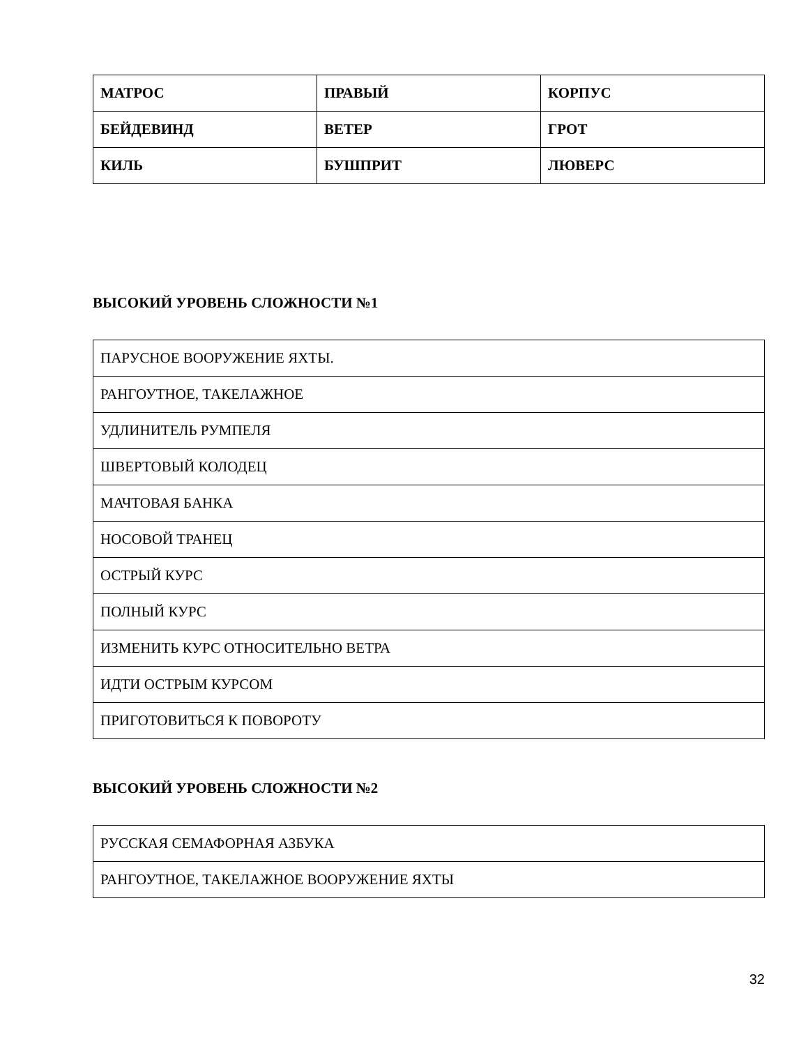| МАТРОС | ПРАВЫЙ | КОРПУС |
| БЕЙДЕВИНД | ВЕТЕР | ГРОТ |
| КИЛЬ | БУШПРИТ | ЛЮВЕРС |
ВЫСОКИЙ УРОВЕНЬ СЛОЖНОСТИ №1
| ПАРУСНОЕ ВООРУЖЕНИЕ ЯХТЫ. |
| РАНГОУТНОЕ, ТАКЕЛАЖНОЕ |
| УДЛИНИТЕЛЬ РУМПЕЛЯ |
| ШВЕРТОВЫЙ КОЛОДЕЦ |
| МАЧТОВАЯ БАНКА |
| НОСОВОЙ ТРАНЕЦ |
| ОСТРЫЙ КУРС |
| ПОЛНЫЙ КУРС |
| ИЗМЕНИТЬ КУРС ОТНОСИТЕЛЬНО ВЕТРА |
| ИДТИ ОСТРЫМ КУРСОМ |
| ПРИГОТОВИТЬСЯ К ПОВОРОТУ |
ВЫСОКИЙ УРОВЕНЬ СЛОЖНОСТИ №2
| РУССКАЯ СЕМАФОРНАЯ АЗБУКА |
| РАНГОУТНОЕ, ТАКЕЛАЖНОЕ ВООРУЖЕНИЕ ЯХТЫ |
32